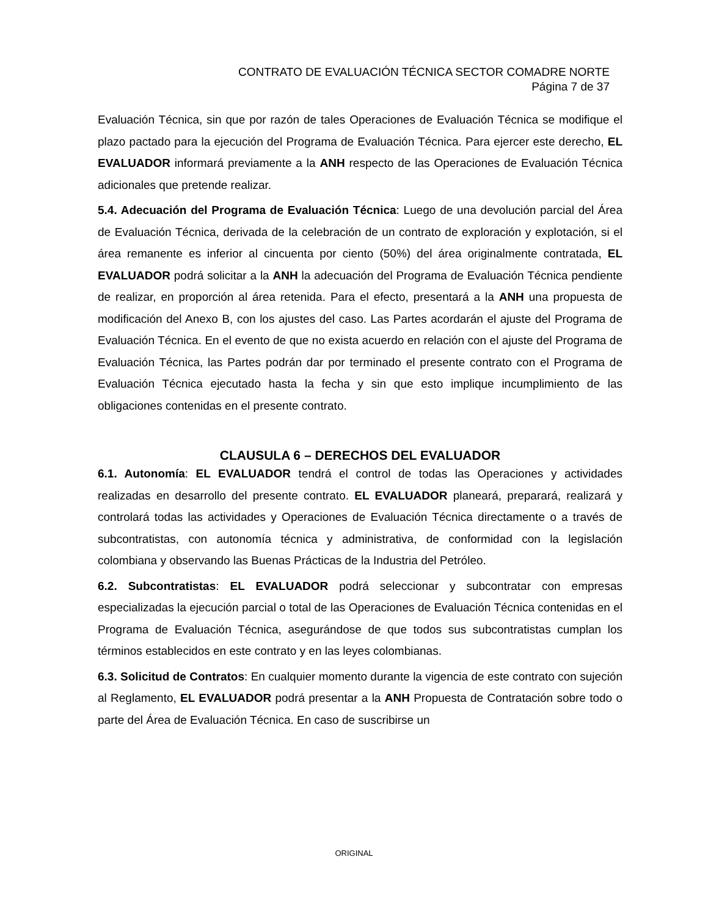CONTRATO DE EVALUACIÓN TÉCNICA SECTOR COMADRE NORTE
Página 7 de 37
Evaluación Técnica, sin que por razón de tales Operaciones de Evaluación Técnica se modifique el plazo pactado para la ejecución del Programa de Evaluación Técnica. Para ejercer este derecho, EL EVALUADOR informará previamente a la ANH respecto de las Operaciones de Evaluación Técnica adicionales que pretende realizar.
5.4. Adecuación del Programa de Evaluación Técnica: Luego de una devolución parcial del Área de Evaluación Técnica, derivada de la celebración de un contrato de exploración y explotación, si el área remanente es inferior al cincuenta por ciento (50%) del área originalmente contratada, EL EVALUADOR podrá solicitar a la ANH la adecuación del Programa de Evaluación Técnica pendiente de realizar, en proporción al área retenida. Para el efecto, presentará a la ANH una propuesta de modificación del Anexo B, con los ajustes del caso. Las Partes acordarán el ajuste del Programa de Evaluación Técnica. En el evento de que no exista acuerdo en relación con el ajuste del Programa de Evaluación Técnica, las Partes podrán dar por terminado el presente contrato con el Programa de Evaluación Técnica ejecutado hasta la fecha y sin que esto implique incumplimiento de las obligaciones contenidas en el presente contrato.
CLAUSULA 6 – DERECHOS DEL EVALUADOR
6.1. Autonomía: EL EVALUADOR tendrá el control de todas las Operaciones y actividades realizadas en desarrollo del presente contrato. EL EVALUADOR planeará, preparará, realizará y controlará todas las actividades y Operaciones de Evaluación Técnica directamente o a través de subcontratistas, con autonomía técnica y administrativa, de conformidad con la legislación colombiana y observando las Buenas Prácticas de la Industria del Petróleo.
6.2. Subcontratistas: EL EVALUADOR podrá seleccionar y subcontratar con empresas especializadas la ejecución parcial o total de las Operaciones de Evaluación Técnica contenidas en el Programa de Evaluación Técnica, asegurándose de que todos sus subcontratistas cumplan los términos establecidos en este contrato y en las leyes colombianas.
6.3. Solicitud de Contratos: En cualquier momento durante la vigencia de este contrato con sujeción al Reglamento, EL EVALUADOR podrá presentar a la ANH Propuesta de Contratación sobre todo o parte del Área de Evaluación Técnica. En caso de suscribirse un
ORIGINAL